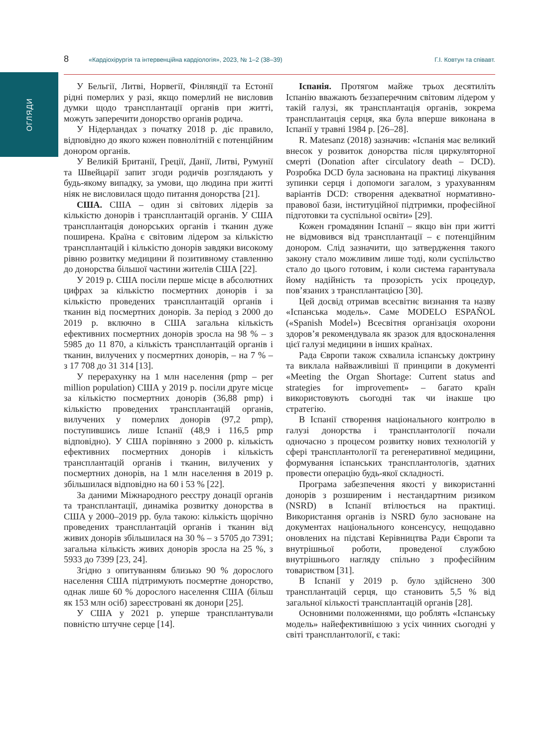ОГЛЯДИ
8 «Кардіохірургія та інтервенційна кардіологія», 2023, № 1–2 (38–39) Г.І. Ковтун та співавт.
У Бельгії, Литві, Норвегії, Фінляндії та Естонії рідні померлих у разі, якщо померлий не висловив думки щодо трансплантації органів при житті, можуть заперечити донорство органів родича.
У Нідерландах з початку 2018 р. діє правило, відповідно до якого кожен повнолітній є потенційним донором органів.
У Великій Британії, Греції, Данії, Литві, Румунії та Швейцарії запит згоди родичів розглядають у будь-якому випадку, за умови, що людина при житті ніяк не висловилася щодо питання донорства [21].
США. США – один зі світових лідерів за кількістю донорів і трансплантацій органів. У США трансплантація донорських органів і тканин дуже поширена. Країна є світовим лідером за кількістю трансплантацій і кількістю донорів завдяки високому рівню розвитку медицини й позитивному ставленню до донорства більшої частини жителів США [22].
У 2019 р. США посіли перше місце в абсолютних цифрах за кількістю посмертних донорів і за кількістю проведених трансплантацій органів і тканин від посмертних донорів. За період з 2000 до 2019 р. включно в США загальна кількість ефективних посмертних донорів зросла на 98 % – з 5985 до 11 870, а кількість трансплантацій органів і тканин, вилучених у посмертних донорів, – на 7 % – з 17 708 до 31 314 [13].
У перерахунку на 1 млн населення (pmp – per million population) США у 2019 р. посіли друге місце за кількістю посмертних донорів (36,88 pmp) і кількістю проведених трансплантацій органів, вилучених у померлих донорів (97,2 pmp), поступившись лише Іспанії (48,9 і 116,5 pmp відповідно). У США порівняно з 2000 р. кількість ефективних посмертних донорів і кількість трансплантацій органів і тканин, вилучених у посмертних донорів, на 1 млн населення в 2019 р. збільшилася відповідно на 60 і 53 % [22].
За даними Міжнародного реєстру донації органів та трансплантації, динаміка розвитку донорства в США у 2000–2019 рр. була такою: кількість щорічно проведених трансплантацій органів і тканин від живих донорів збільшилася на 30 % – з 5705 до 7391; загальна кількість живих донорів зросла на 25 %, з 5933 до 7399 [23, 24].
Згідно з опитуванням близько 90 % дорослого населення США підтримують посмертне донорство, однак лише 60 % дорослого населення США (більш як 153 млн осіб) зареєстровані як донори [25].
У США у 2021 р. уперше трансплантували повністю штучне серце [14].
Іспанія. Протягом майже трьох десятиліть Іспанію вважають беззаперечним світовим лідером у такій галузі, як трансплантація органів, зокрема трансплантація серця, яка була вперше виконана в Іспанії у травні 1984 р. [26–28].
R. Matesanz (2018) зазначив: «Іспанія має великий внесок у розвиток донорства після циркуляторної смерті (Donation after circulatory death – DCD). Розробка DCD була заснована на практиці лікування зупинки серця і допомоги загалом, з урахуванням варіантів DCD: створення адекватної нормативно-правової бази, інституційної підтримки, професійної підготовки та суспільної освіти» [29].
Кожен громадянин Іспанії – якщо він при житті не відмовився від трансплантації – є потенційним донором. Слід зазначити, що затвердження такого закону стало можливим лише тоді, коли суспільство стало до цього готовим, і коли система гарантувала йому надійність та прозорість усіх процедур, пов’язаних з трансплантацією [30].
Цей досвід отримав всесвітнє визнання та назву «Іспанська модель». Саме MODELO ESPAÑOL («Spanish Model») Всесвітня організація охорони здоров’я рекомендувала як зразок для вдосконалення цієї галузі медицини в інших країнах.
Рада Європи також схвалила іспанську доктрину та виклала найважливіші її принципи в документі «Meeting the Organ Shortage: Current status and strategies for improvement» – багато країн використовують сьогодні так чи інакше цю стратегію.
В Іспанії створення національного контролю в галузі донорства і трансплантології почали одночасно з процесом розвитку нових технологій у сфері трансплантології та регенеративної медицини, формування іспанських трансплантологів, здатних провести операцію будь-якої складності.
Програма забезпечення якості у використанні донорів з розширеним і нестандартним ризиком (NSRD) в Іспанії втілюється на практиці. Використання органів із NSRD було засноване на документах національного консенсусу, нещодавно оновлених на підставі Керівництва Ради Європи та внутрішньої роботи, проведеної службою внутрішнього нагляду спільно з професійним товариством [31].
В Іспанії у 2019 р. було здійснено 300 трансплантацій серця, що становить 5,5 % від загальної кількості трансплантацій органів [28].
Основними положеннями, що роблять «Іспанську модель» найефективнішою з усіх чинних сьогодні у світі трансплантології, є такі: